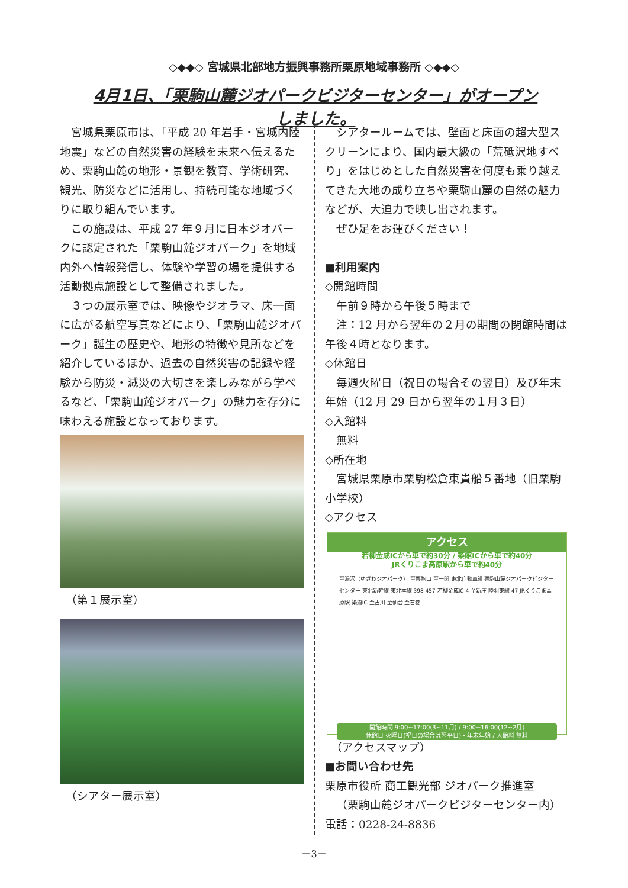◇◆◆◇ 宮城県北部地方振興事務所栗原地域事務所 ◇◆◆◇
4月1日、「栗駒山麓ジオパークビジターセンター」がオープンしました。
宮城県栗原市は、「平成 20 年岩手・宮城内陸地震」などの自然災害の経験を未来へ伝えるため、栗駒山麓の地形・景観を教育、学術研究、観光、防災などに活用し、持続可能な地域づくりに取り組んでいます。
この施設は、平成 27 年９月に日本ジオパークに認定された「栗駒山麓ジオパーク」を地域内外へ情報発信し、体験や学習の場を提供する活動拠点施設として整備されました。
３つの展示室では、映像やジオラマ、床一面に広がる航空写真などにより、「栗駒山麓ジオパーク」誕生の歴史や、地形の特徴や見所などを紹介しているほか、過去の自然災害の記録や経験から防災・減災の大切さを楽しみながら学べるなど、「栗駒山麓ジオパーク」の魅力を存分に味わえる施設となっております。
（第１展示室）
（シアター展示室）
シアタールームでは、壁面と床面の超大型スクリーンにより、国内最大級の「荒砥沢地すべり」をはじめとした自然災害を何度も乗り越えてきた大地の成り立ちや栗駒山麓の自然の魅力などが、大迫力で映し出されます。
ぜひ足をお運びください！
■利用案内
◇開館時間
午前９時から午後５時まで
注：12 月から翌年の２月の期間の閉館時間は午後４時となります。
◇休館日
毎週火曜日（祝日の場合その翌日）及び年末年始（12 月 29 日から翌年の１月３日）
◇入館料
無料
◇所在地
宮城県栗原市栗駒松倉東貴船５番地（旧栗駒小学校）
◇アクセス
アクセス
若柳金成ICから車で約30分 / 築館ICから車で約40分
JRくりこま高原駅から車で約40分
至湯沢（ゆざわジオパーク） 至栗駒山 至一関 東北自動車道 栗駒山麓ジオパークビジターセンター 東北新幹線 東北本線 398 457 若柳金成IC 4 至新庄 陸羽東線 47 JRくりこま高原駅 築館IC 至古川 至仙台 至石巻
開館時間 9:00~17:00(3~11月) / 9:00~16:00(12~2月)
休館日 火曜日(祝日の場合は翌平日)・年末年始 / 入館料 無料
（アクセスマップ）
■お問い合わせ先
栗原市役所 商工観光部 ジオパーク推進室
（栗駒山麓ジオパークビジターセンター内）
電話：0228-24-8836
－3－